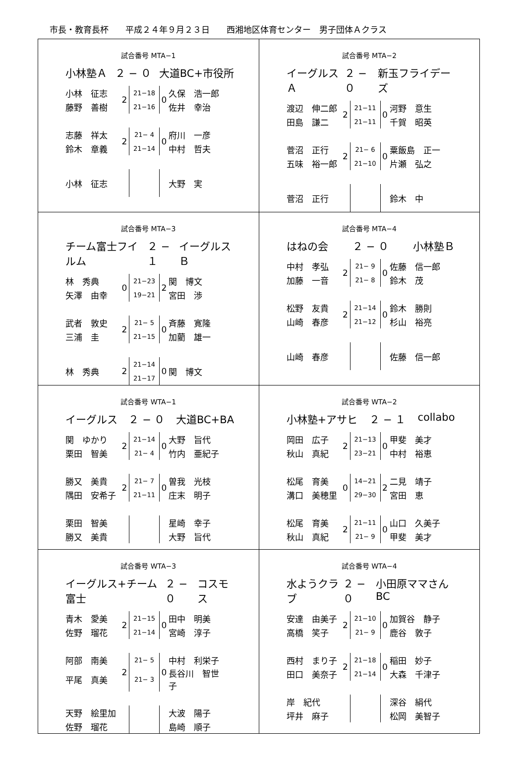市長・教育長杯　　平成２４年９月２３日　　西湘地区体育センター　男子団体Ａクラス
| 試合番号 MTA−1 小林塾Ａ ２ − ０ 大道BC+市役所 / 小林 征志 / 2 / 21−18 / 0 / 久保 浩一郎 / / 藤野 善樹 / / 21−16 / / 佐井 幸治 / / 志藤 祥太 / 2 / 21− 4 / 0 / 府川 一彦 / / 鈴木 章義 / / 21−14 / / 中村 哲夫 / / 小林 征志 / / / / 大野 実 / | 試合番号 MTA−2 イーグルスＡ ２ − ０ 新玉フライデーズ / 渡辺 伸二郎 / 2 / 21−11 / 0 / 河野 意生 / / 田島 謙二 / / 21−11 / / 千賀 昭英 / / 菅沼 正行 / 2 / 21− 6 / 0 / 粟飯島 正一 / / 五味 裕一郎 / / 21−10 / / 片瀬 弘之 / / 菅沼 正行 / / / / 鈴木 中 / |
| 試合番号 MTA−3 チーム富士フイルム ２ − １ イーグルスＢ / 林 秀典 / 0 / 21−23 / 2 / 関 博文 / / 矢澤 由幸 / / 19−21 / / 宮田 渉 / / 武者 敦史 / 2 / 21− 5 / 0 / 斉藤 寛隆 / / 三浦 圭 / / 21−15 / / 加藺 雄一 / / 林 秀典 / 2 / 21−14 / 0 / 関 博文 / / / / 21−17 / / / | 試合番号 MTA−4 はねの会 ２ − ０ 小林塾Ｂ / 中村 孝弘 / 2 / 21− 9 / 0 / 佐藤 信一郎 / / 加藤 一音 / / 21− 8 / / 鈴木 茂 / / 松野 友貴 / 2 / 21−14 / 0 / 鈴木 勝則 / / 山崎 春彦 / / 21−12 / / 杉山 裕亮 / / 山崎 春彦 / / / / 佐藤 信一郎 / |
| 試合番号 WTA−1 イーグルス ２ − ０ 大道BC+BA / 関 ゆかり / 2 / 21−14 / 0 / 大野 旨代 / / 栗田 智美 / / 21− 4 / / 竹内 亜紀子 / / 勝又 美貴 / 2 / 21− 7 / 0 / 曽我 光枝 / / 隅田 安希子 / / 21−11 / / 庄末 明子 / / 栗田 智美 / / / / 星崎 幸子 / / 勝又 美貴 / / / / 大野 旨代 / | 試合番号 WTA−2 小林塾+アサヒ ２ − １ collabo / 岡田 広子 / 2 / 21−13 / 0 / 甲斐 美才 / / 秋山 真紀 / / 23−21 / / 中村 裕恵 / / 松尾 育美 / 0 / 14−21 / 2 / 二見 靖子 / / 溝口 美穂里 / / 29−30 / / 宮田 恵 / / 松尾 育美 / 2 / 21−11 / 0 / 山口 久美子 / / 秋山 真紀 / / 21− 9 / / 甲斐 美才 / |
| 試合番号 WTA−3 イーグルス+チーム富士 ２ − ０ コスモス / 青木 愛美 / 2 / 21−15 / 0 / 田中 明美 / / 佐野 瑠花 / / 21−14 / / 宮崎 淳子 / / 阿部 南美 / 2 / 21− 5 / 0 / 中村 利栄子 / / 平尾 真美 / / 21− 3 / / 長谷川 智世子 / / 天野 絵里加 / / / / 大波 陽子 / / 佐野 瑠花 / / / / 島崎 順子 / | 試合番号 WTA−4 水ようクラブ ２ − ０ 小田原ママさんBC / 安達 由美子 / 2 / 21−10 / 0 / 加賀谷 静子 / / 高橋 笑子 / / 21− 9 / / 鹿谷 敦子 / / 西村 まり子 / 2 / 21−18 / 0 / 稲田 妙子 / / 田口 美奈子 / / 21−14 / / 大森 千津子 / / 岸 紀代 / / / / 深谷 絹代 / / 坪井 麻子 / / / / 松岡 美智子 / |